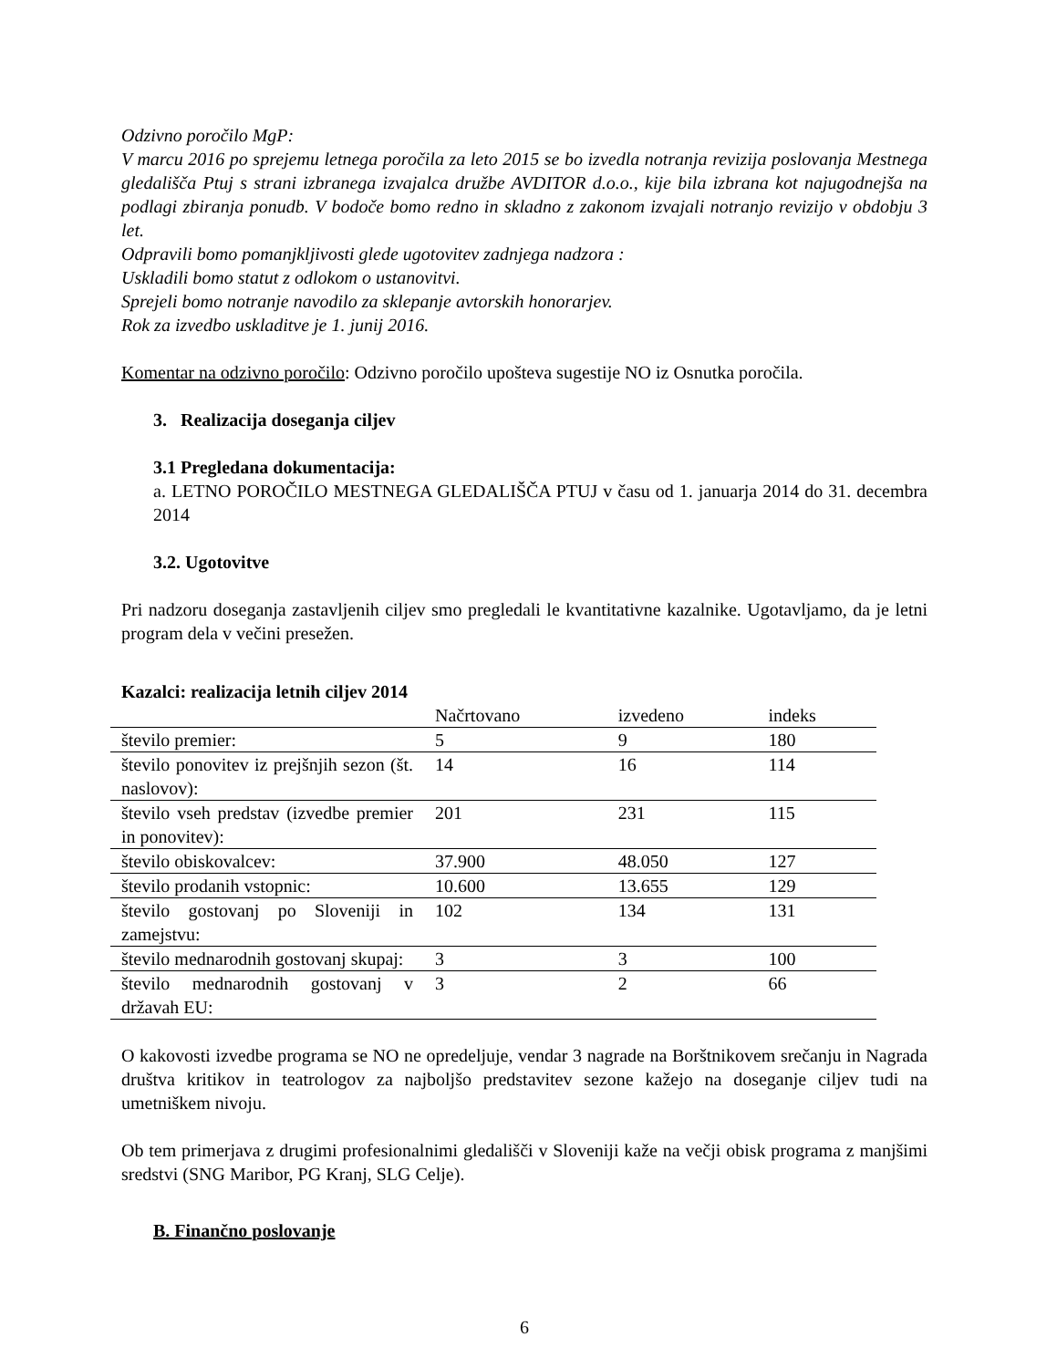Odzivno poročilo MgP:
V marcu 2016 po sprejemu letnega poročila za leto 2015 se bo izvedla notranja revizija poslovanja Mestnega gledališča Ptuj s strani izbranega izvajalca družbe AVDITOR d.o.o., kije bila izbrana kot najugodnejša na podlagi zbiranja ponudb. V bodoče bomo redno in skladno z zakonom izvajali notranjo revizijo v obdobju 3 let.
Odpravili bomo pomanjkljivosti glede ugotovitev zadnjega nadzora :
Uskladili bomo statut z odlokom o ustanovitvi.
Sprejeli bomo notranje navodilo za sklepanje avtorskih honorarjev.
Rok za izvedbo uskladitve je 1. junij 2016.
Komentar na odzivno poročilo: Odzivno poročilo upošteva sugestije NO iz Osnutka poročila.
3. Realizacija doseganja ciljev
3.1 Pregledana dokumentacija:
a. LETNO POROČILO MESTNEGA GLEDALIŠČA PTUJ v času od 1. januarja 2014 do 31. decembra 2014
3.2. Ugotovitve
Pri nadzoru doseganja zastavljenih ciljev smo pregledali le kvantitativne kazalnike. Ugotavljamo, da je letni program dela v večini presežen.
Kazalci: realizacija letnih ciljev 2014
| | Načrtovano | izvedeno | indeks |
| število premier: | 5 | 9 | 180 |
| število ponovitev iz prejšnjih sezon (št. naslovov): | 14 | 16 | 114 |
| število vseh predstav (izvedbe premier in ponovitev): | 201 | 231 | 115 |
| število obiskovalcev: | 37.900 | 48.050 | 127 |
| število prodanih vstopnic: | 10.600 | 13.655 | 129 |
| število gostovanj po Sloveniji in zamejstvu: | 102 | 134 | 131 |
| število mednarodnih gostovanj skupaj: | 3 | 3 | 100 |
| število mednarodnih gostovanj v državah EU: | 3 | 2 | 66 |
O kakovosti izvedbe programa se NO ne opredeljuje, vendar 3 nagrade na Borštnikovem srečanju in Nagrada društva kritikov in teatrologov za najboljšo predstavitev sezone kažejo na doseganje ciljev tudi na umetniškem nivoju.
Ob tem primerjava z drugimi profesionalnimi gledališči v Sloveniji kaže na večji obisk programa z manjšimi sredstvi (SNG Maribor, PG Kranj, SLG Celje).
B. Finančno poslovanje
6